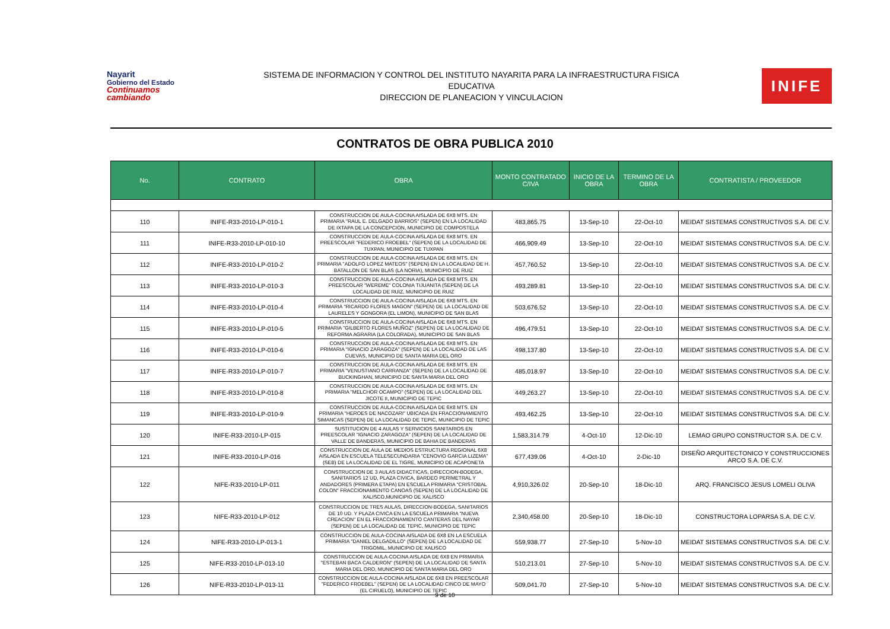Nayarit
Gobierno del Estado
Continuamos cambiando
SISTEMA DE INFORMACION Y CONTROL DEL INSTITUTO NAYARITA PARA LA INFRAESTRUCTURA FISICA
EDUCATIVA
DIRECCION DE PLANEACION Y VINCULACION
INIFE
CONTRATOS DE OBRA PUBLICA 2010
| No. | CONTRATO | OBRA | MONTO CONTRATADO C/IVA | INICIO DE LA OBRA | TERMINO DE LA OBRA | CONTRATISTA / PROVEEDOR |
| --- | --- | --- | --- | --- | --- | --- |
| 110 | INIFE-R33-2010-LP-010-1 | CONSTRUCCION DE AULA-COCINA AISLADA DE 6X8 MTS. EN PRIMARIA "RAUL E. DELGADO BARRIOS" (SEPEN) EN LA LOCALIDAD DE IXTAPA DE LA CONCEPCION, MUNICIPIO DE COMPOSTELA | 483,865.75 | 13-Sep-10 | 22-Oct-10 | MEIDAT SISTEMAS CONSTRUCTIVOS S.A. DE C.V. |
| 111 | INIFE-R33-2010-LP-010-10 | CONSTRUCCION DE AULA-COCINA AISLADA DE 6X8 MTS. EN PREESCOLAR "FEDERICO FROEBEL" (SEPEN) DE LA LOCALIDAD DE TUXPAN, MUNICIPIO DE TUXPAN | 466,909.49 | 13-Sep-10 | 22-Oct-10 | MEIDAT SISTEMAS CONSTRUCTIVOS S.A. DE C.V. |
| 112 | INIFE-R33-2010-LP-010-2 | CONSTRUCCION DE AULA-COCINA AISLADA DE 6X8 MTS. EN PRIMARIA "ADOLFO LOPEZ MATEOS" (SEPEN) EN LA LOCALIDAD DE H. BATALLON DE SAN BLAS (LA NORIA), MUNICIPIO DE RUIZ | 457,760.52 | 13-Sep-10 | 22-Oct-10 | MEIDAT SISTEMAS CONSTRUCTIVOS S.A. DE C.V. |
| 113 | INIFE-R33-2010-LP-010-3 | CONSTRUCCION DE AULA-COCINA AISLADA DE 6X8 MTS. EN PREESCOLAR "WEREME" COLONIA TIJUANITA (SEPEN) DE LA LOCALIDAD DE RUIZ, MUNICIPIO DE RUIZ | 493,289.81 | 13-Sep-10 | 22-Oct-10 | MEIDAT SISTEMAS CONSTRUCTIVOS S.A. DE C.V. |
| 114 | INIFE-R33-2010-LP-010-4 | CONSTRUCCION DE AULA-COCINA AISLADA DE 6X8 MTS. EN PRIMARIA "RICARDO FLORES MAGON" (SEPEN) DE LA LOCALIDAD DE LAURELES Y GONGORA (EL LIMON), MUNICIPIO DE SAN BLAS | 503,676.52 | 13-Sep-10 | 22-Oct-10 | MEIDAT SISTEMAS CONSTRUCTIVOS S.A. DE C.V. |
| 115 | INIFE-R33-2010-LP-010-5 | CONSTRUCCION DE AULA-COCINA AISLADA DE 6X8 MTS. EN PRIMARIA "GILBERTO FLORES MUÑOZ" (SEPEN) DE LA LOCALIDAD DE REFORMA AGRARIA (LA COLORADA), MUNICIPIO DE SAN BLAS | 496,479.51 | 13-Sep-10 | 22-Oct-10 | MEIDAT SISTEMAS CONSTRUCTIVOS S.A. DE C.V. |
| 116 | INIFE-R33-2010-LP-010-6 | CONSTRUCCION DE AULA-COCINA AISLADA DE 6X8 MTS. EN PRIMARIA "IGNACIO ZARAGOZA" (SEPEN) DE LA LOCALIDAD DE LAS CUEVAS, MUNICIPIO DE SANTA MARIA DEL ORO | 498,137.80 | 13-Sep-10 | 22-Oct-10 | MEIDAT SISTEMAS CONSTRUCTIVOS S.A. DE C.V. |
| 117 | INIFE-R33-2010-LP-010-7 | CONSTRUCCION DE AULA-COCINA AISLADA DE 6X8 MTS. EN PRIMARIA "VENUSTIANO CARRANZA" (SEPEN) DE LA LOCALIDAD DE BUCKINGHAN, MUNICIPIO DE SANTA MARIA DEL ORO | 485,018.97 | 13-Sep-10 | 22-Oct-10 | MEIDAT SISTEMAS CONSTRUCTIVOS S.A. DE C.V. |
| 118 | INIFE-R33-2010-LP-010-8 | CONSTRUCCION DE AULA-COCINA AISLADA DE 6X8 MTS. EN PRIMARIA "MELCHOR OCAMPO" (SEPEN) DE LA LOCALIDAD DEL JICOTE II, MUNICIPIO DE TEPIC | 449,263.27 | 13-Sep-10 | 22-Oct-10 | MEIDAT SISTEMAS CONSTRUCTIVOS S.A. DE C.V. |
| 119 | INIFE-R33-2010-LP-010-9 | CONSTRUCCION DE AULA-COCINA AISLADA DE 6X8 MTS. EN PRIMARIA "HEROES DE NACOZARI" UBICADA EN FRACCIONAMIENTO SIMANCAS (SEPEN) DE LA LOCALIDAD DE TEPIC, MUNICIPIO DE TEPIC | 493,462.25 | 13-Sep-10 | 22-Oct-10 | MEIDAT SISTEMAS CONSTRUCTIVOS S.A. DE C.V. |
| 120 | INIFE-R33-2010-LP-015 | SUSTITUCION DE 4 AULAS Y SERVICIOS SANITARIOS EN PREESCOLAR "IGNACIO ZARAGOZA" (SEPEN) DE LA LOCALIDAD DE VALLE DE BANDERAS, MUNICIPIO DE BAHIA DE BANDERAS | 1,583,314.79 | 4-Oct-10 | 12-Dic-10 | LEMAO GRUPO CONSTRUCTOR S.A. DE C.V. |
| 121 | INIFE-R33-2010-LP-016 | CONSTRUCCION DE AULA DE MEDIOS ESTRUCTURA REGIONAL 6X8 AISLADA EN ESCUELA TELESECUNDARIA "CENOVIO GARCIA LIZEMA" (SEB) DE LA LOCALIDAD DE EL TIGRE, MUNICIPIO DE ACAPONETA | 677,439.06 | 4-Oct-10 | 2-Dic-10 | DISEÑO ARQUITECTONICO Y CONSTRUCCIONES ARCO S.A. DE C.V. |
| 122 | NIFE-R33-2010-LP-011 | CONSTRUCCION DE 3 AULAS DIDACTICAS, DIRECCION-BODEGA, SANITARIOS 12 UD, PLAZA CIVICA, BARDEO PERIMETRAL Y ANDADORES (PRIMERA ETAPA) EN ESCUELA PRIMARIA "CRISTOBAL COLON" FRACCIONAMIENTO CANOAS (SEPEN) DE LA LOCALIDAD DE XALISCO,MUNICIPIO DE XALISCO | 4,910,326.02 | 20-Sep-10 | 18-Dic-10 | ARQ. FRANCISCO JESUS LOMELI OLIVA |
| 123 | NIFE-R33-2010-LP-012 | CONSTRUCCION DE TRES AULAS, DIRECCION-BODEGA, SANITARIOS DE 10 UD. Y PLAZA CIVICA EN LA ESCUELA PRIMARIA "NUEVA CREACION" EN EL FRACCIONAMIENTO CANTERAS DEL NAYAR (SEPEN) DE LA LOCALIDAD DE TEPIC, MUNICIPIO DE TEPIC | 2,340,458.00 | 20-Sep-10 | 18-Dic-10 | CONSTRUCTORA LOPARSA S.A. DE C.V. |
| 124 | NIFE-R33-2010-LP-013-1 | CONSTRUCCION DE AULA-COCINA AISLADA DE 6X8 EN LA ESCUELA PRIMARIA "DANIEL DELGADILLO" (SEPEN) DE LA LOCALIDAD DE TRIGOMIL, MUNICIPIO DE XALISCO | 559,938.77 | 27-Sep-10 | 5-Nov-10 | MEIDAT SISTEMAS CONSTRUCTIVOS S.A. DE C.V. |
| 125 | NIFE-R33-2010-LP-013-10 | CONSTRUCCION DE AULA-COCINA AISLADA DE 6X8 EN PRIMARIA "ESTEBAN BACA CALDERON" (SEPEN) DE LA LOCALIDAD DE SANTA MARIA DEL ORO, MUNICIPIO DE SANTA MARIA DEL ORO | 510,213.01 | 27-Sep-10 | 5-Nov-10 | MEIDAT SISTEMAS CONSTRUCTIVOS S.A. DE C.V. |
| 126 | NIFE-R33-2010-LP-013-11 | CONSTRUCCION DE AULA-COCINA AISLADA DE 6X8 EN PREESCOLAR "FEDERICO FROEBEL" (SEPEN) DE LA LOCALIDAD CINCO DE MAYO (EL CIRUELO), MUNICIPIO DE TEPIC | 509,041.70 | 27-Sep-10 | 5-Nov-10 | MEIDAT SISTEMAS CONSTRUCTIVOS S.A. DE C.V. |
9 de 10